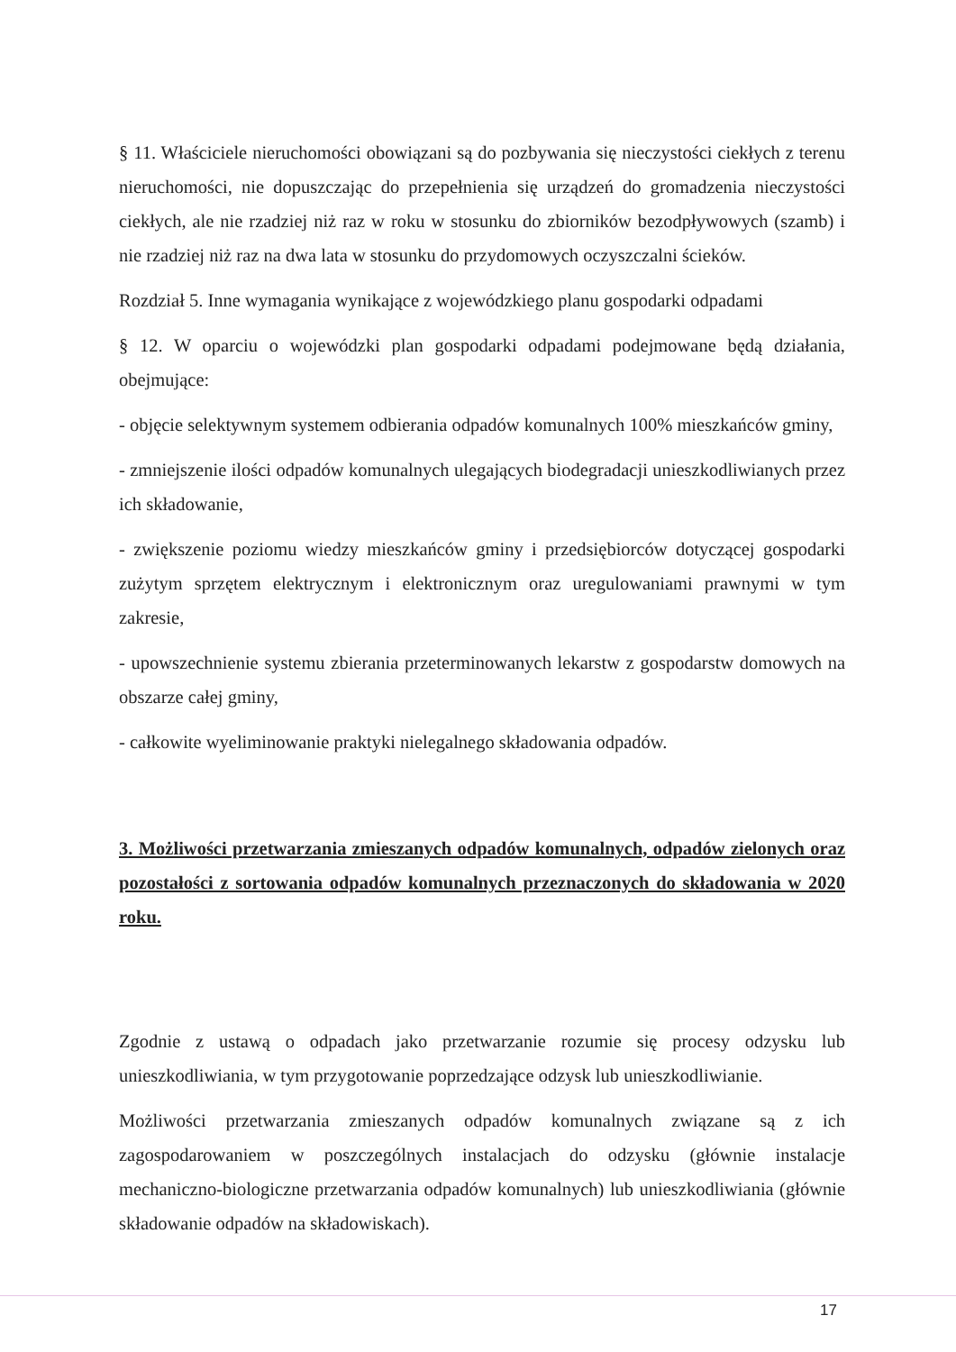§ 11. Właściciele nieruchomości obowiązani są do pozbywania się nieczystości ciekłych z terenu nieruchomości, nie dopuszczając do przepełnienia się urządzeń do gromadzenia nieczystości ciekłych, ale nie rzadziej niż raz w roku w stosunku do zbiorników bezodpływowych (szamb) i nie rzadziej niż raz na dwa lata w stosunku do przydomowych oczyszczalni ścieków.
Rozdział 5. Inne wymagania wynikające z wojewódzkiego planu gospodarki odpadami
§ 12. W oparciu o wojewódzki plan gospodarki odpadami podejmowane będą działania, obejmujące:
- objęcie selektywnym systemem odbierania odpadów komunalnych 100% mieszkańców gminy,
- zmniejszenie ilości odpadów komunalnych ulegających biodegradacji unieszkodliwianych przez ich składowanie,
- zwiększenie poziomu wiedzy mieszkańców gminy i przedsiębiorców dotyczącej gospodarki zużytym sprzętem elektrycznym i elektronicznym oraz uregulowaniami prawnymi w tym zakresie,
- upowszechnienie systemu zbierania przeterminowanych lekarstw z gospodarstw domowych na obszarze całej gminy,
- całkowite wyeliminowanie praktyki nielegalnego składowania odpadów.
3. Możliwości przetwarzania zmieszanych odpadów komunalnych, odpadów zielonych oraz pozostałości z sortowania odpadów komunalnych przeznaczonych do składowania w 2020 roku.
Zgodnie z ustawą o odpadach jako przetwarzanie rozumie się procesy odzysku lub unieszkodliwiania, w tym przygotowanie poprzedzające odzysk lub unieszkodliwianie.
Możliwości przetwarzania zmieszanych odpadów komunalnych związane są z ich zagospodarowaniem w poszczególnych instalacjach do odzysku (głównie instalacje mechaniczno-biologiczne przetwarzania odpadów komunalnych) lub unieszkodliwiania (głównie składowanie odpadów na składowiskach).
17